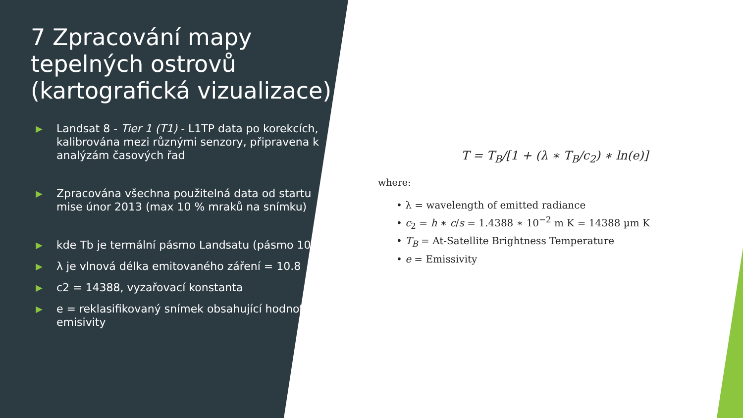7 Zpracování mapy tepelných ostrovů (kartografická vizualizace)
▶ Landsat 8 - Tier 1 (T1) - L1TP data po korekcích, kalibrována mezi různými senzory, připravena k analýzám časových řad
▶ Zpracována všechna použitelná data od startu mise únor 2013 (max 10 % mraků na snímku)
▶ kde Tb je termální pásmo Landsatu (pásmo 10)
▶ λ je vlnová délka emitovaného záření = 10.8
▶ c2 = 14388, vyzařovací konstanta
▶ e = reklasifikovaný snímek obsahující hodnoty emisivity
T = T<sub>B</sub>/[1 + (λ ∗ T<sub>B</sub>/c<sub>2</sub>) ∗ ln(e)]
where:
• λ = wavelength of emitted radiance
• c<sub>2</sub> = h ∗ c/s = 1.4388 ∗ 10<sup>−2</sup> m K = 14388 µm K
• T<sub>B</sub> = At-Satellite Brightness Temperature
• e = Emissivity